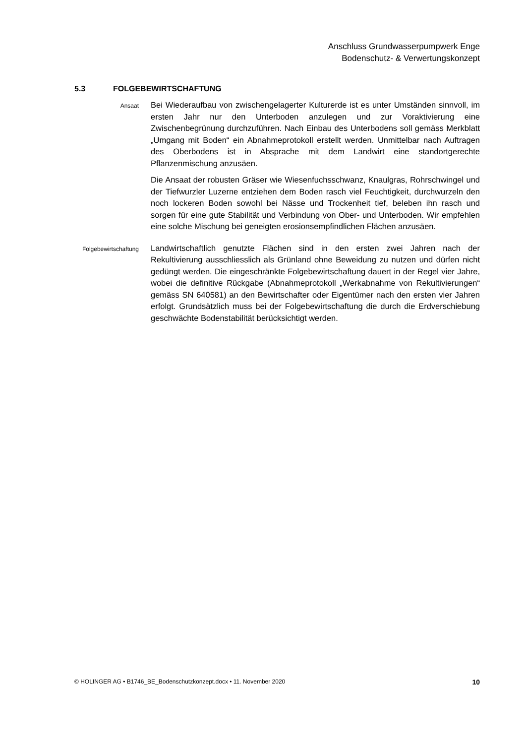Anschluss Grundwasserpumpwerk Enge
Bodenschutz- & Verwertungskonzept
5.3 FOLGEBEWIRTSCHAFTUNG
Ansaat
Bei Wiederaufbau von zwischengelagerter Kulturerde ist es unter Umständen sinnvoll, im ersten Jahr nur den Unterboden anzulegen und zur Voraktivierung eine Zwischenbegrünung durchzuführen. Nach Einbau des Unterbodens soll gemäss Merkblatt „Umgang mit Boden“ ein Abnahmeprotokoll erstellt werden. Unmittelbar nach Auftragen des Oberbodens ist in Absprache mit dem Landwirt eine standortgerechte Pflanzenmischung anzusäen.
Die Ansaat der robusten Gräser wie Wiesenfuchsschwanz, Knaulgras, Rohrschwingel und der Tiefwurzler Luzerne entziehen dem Boden rasch viel Feuchtigkeit, durchwurzeln den noch lockeren Boden sowohl bei Nässe und Trockenheit tief, beleben ihn rasch und sorgen für eine gute Stabilität und Verbindung von Ober- und Unterboden. Wir empfehlen eine solche Mischung bei geneigten erosionsempfindlichen Flächen anzusäen.
Folgebewirtschaftung
Landwirtschaftlich genutzte Flächen sind in den ersten zwei Jahren nach der Rekultivierung ausschliesslich als Grünland ohne Beweidung zu nutzen und dürfen nicht gedüngt werden. Die eingeschränkte Folgebewirtschaftung dauert in der Regel vier Jahre, wobei die definitive Rückgabe (Abnahmeprotokoll „Werkabnahme von Rekultivierungen“ gemäss SN 640581) an den Bewirtschafter oder Eigentümer nach den ersten vier Jahren erfolgt. Grundsätzlich muss bei der Folgebewirtschaftung die durch die Erdverschiebung geschwächte Bodenstabilität berücksichtigt werden.
© HOLINGER AG • B1746_BE_Bodenschutzkonzept.docx • 11. November 2020 10